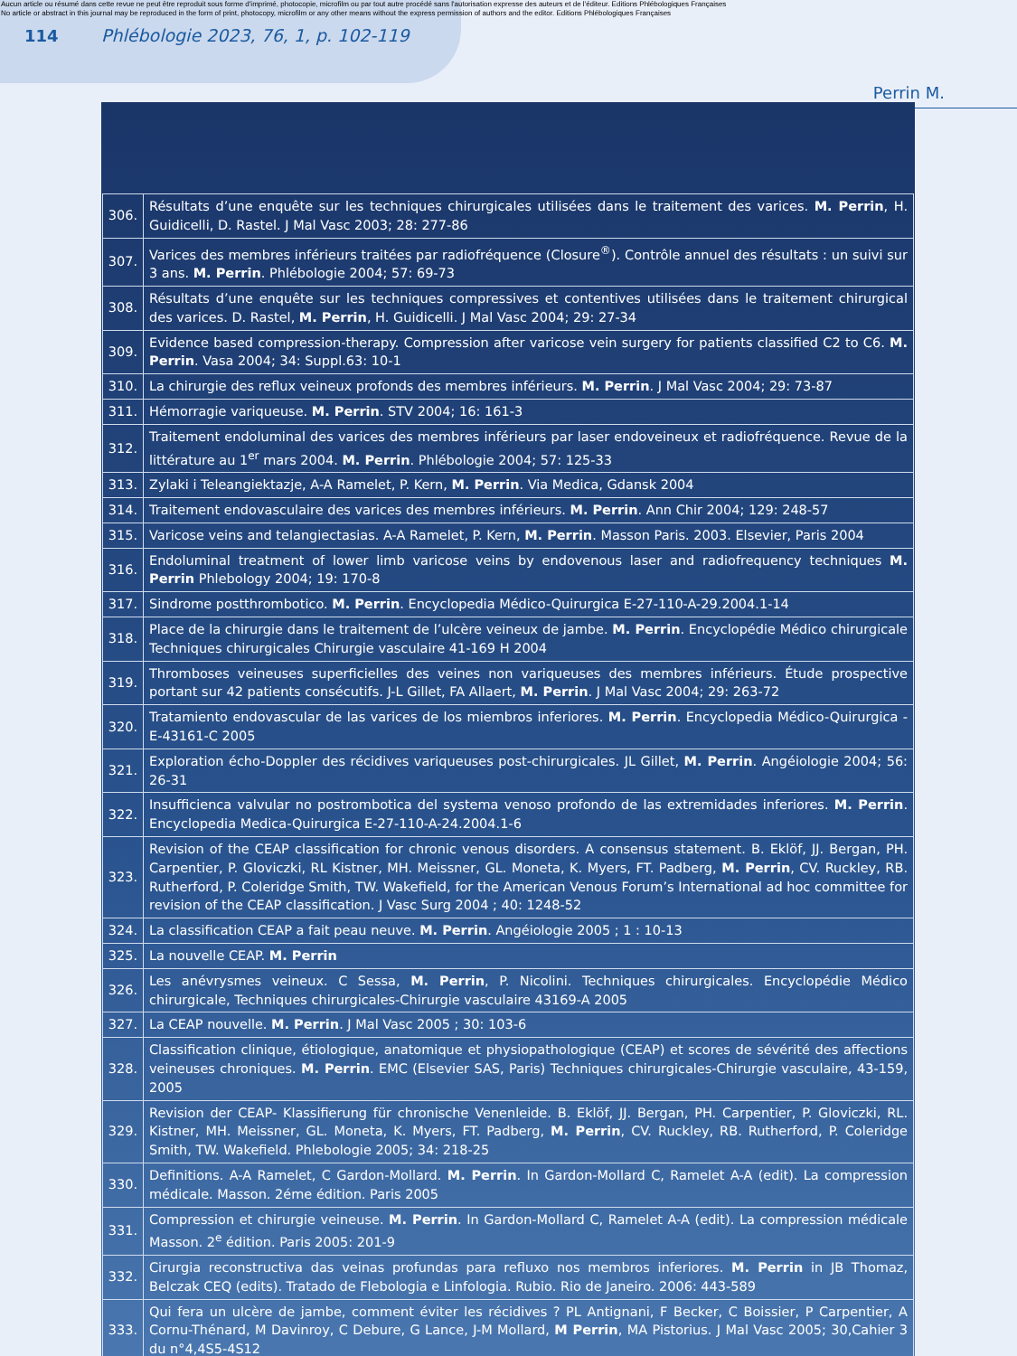Aucun article ou résumé dans cette revue ne peut être reproduit sous forme d'imprimé, photocopie, microfilm ou par tout autre procédé sans l'autorisation expresse des auteurs et de l'éditeur. Editions Phlébologiques Françaises
No article or abstract in this journal may be reproduced in the form of print, photocopy, microfilm or any other means without the express permission of authors and the editor. Editions Phlébologiques Françaises
114 Phlébologie 2023, 76, 1, p. 102-119
Perrin M.
| 306. | Résultats d’une enquête sur les techniques chirurgicales utilisées dans le traitement des varices. M. Perrin , H. Guidicelli, D. Rastel. J Mal Vasc 2003; 28: 277-86 |
| 307. | Varices des membres inférieurs traitées par radiofréquence (Closure<sup>®</sup>). Contrôle annuel des résultats : un suivi sur 3 ans. M. Perrin . Phlébologie 2004; 57: 69-73 |
| 308. | Résultats d’une enquête sur les techniques compressives et contentives utilisées dans le traitement chirurgical des varices. D. Rastel, M. Perrin , H. Guidicelli. J Mal Vasc 2004; 29: 27-34 |
| 309. | Evidence based compression-therapy. Compression after varicose vein surgery for patients classified C2 to C6. M. Perrin . Vasa 2004; 34: Suppl.63: 10-1 |
| 310. | La chirurgie des reflux veineux profonds des membres inférieurs. M. Perrin . J Mal Vasc 2004; 29: 73-87 |
| 311. | Hémorragie variqueuse. M. Perrin . STV 2004; 16: 161-3 |
| 312. | Traitement endoluminal des varices des membres inférieurs par laser endoveineux et radiofréquence. Revue de la littérature au 1<sup>er</sup> mars 2004. M. Perrin . Phlébologie 2004; 57: 125-33 |
| 313. | Zylaki i Teleangiektazje, A-A Ramelet, P. Kern, M. Perrin . Via Medica, Gdansk 2004 |
| 314. | Traitement endovasculaire des varices des membres inférieurs. M. Perrin . Ann Chir 2004; 129: 248-57 |
| 315. | Varicose veins and telangiectasias. A-A Ramelet, P. Kern, M. Perrin . Masson Paris. 2003. Elsevier, Paris 2004 |
| 316. | Endoluminal treatment of lower limb varicose veins by endovenous laser and radiofrequency techniques M. Perrin Phlebology 2004; 19: 170-8 |
| 317. | Sindrome postthrombotico. M. Perrin . Encyclopedia Médico-Quirurgica E-27-110-A-29.2004.1-14 |
| 318. | Place de la chirurgie dans le traitement de l’ulcère veineux de jambe. M. Perrin . Encyclopédie Médico chirurgicale Techniques chirurgicales Chirurgie vasculaire 41-169 H 2004 |
| 319. | Thromboses veineuses superficielles des veines non variqueuses des membres inférieurs. Étude prospective portant sur 42 patients consécutifs. J-L Gillet, FA Allaert, M. Perrin . J Mal Vasc 2004; 29: 263-72 |
| 320. | Tratamiento endovascular de las varices de los miembros inferiores. M. Perrin . Encyclopedia Médico-Quirurgica -E-43161-C 2005 |
| 321. | Exploration écho-Doppler des récidives variqueuses post-chirurgicales. JL Gillet, M. Perrin . Angéiologie 2004; 56: 26-31 |
| 322. | Insufficienca valvular no postrombotica del systema venoso profondo de las extremidades inferiores. M. Perrin . Encyclopedia Medica-Quirurgica E-27-110-A-24.2004.1-6 |
| 323. | Revision of the CEAP classification for chronic venous disorders. A consensus statement. B. Eklöf, JJ. Bergan, PH. Carpentier, P. Gloviczki, RL Kistner, MH. Meissner, GL. Moneta, K. Myers, FT. Padberg, M. Perrin , CV. Ruckley, RB. Rutherford, P. Coleridge Smith, TW. Wakefield, for the American Venous Forum’s International ad hoc committee for revision of the CEAP classification. J Vasc Surg 2004 ; 40: 1248-52 |
| 324. | La classification CEAP a fait peau neuve. M. Perrin . Angéiologie 2005 ; 1 : 10-13 |
| 325. | La nouvelle CEAP. M. Perrin |
| 326. | Les anévrysmes veineux. C Sessa, M. Perrin , P. Nicolini. Techniques chirurgicales. Encyclopédie Médico chirurgicale, Techniques chirurgicales-Chirurgie vasculaire 43169-A 2005 |
| 327. | La CEAP nouvelle. M. Perrin . J Mal Vasc 2005 ; 30: 103-6 |
| 328. | Classification clinique, étiologique, anatomique et physiopathologique (CEAP) et scores de sévérité des affections veineuses chroniques. M. Perrin . EMC (Elsevier SAS, Paris) Techniques chirurgicales-Chirurgie vasculaire, 43-159, 2005 |
| 329. | Revision der CEAP- Klassifierung für chronische Venenleide. B. Eklöf, JJ. Bergan, PH. Carpentier, P. Gloviczki, RL. Kistner, MH. Meissner, GL. Moneta, K. Myers, FT. Padberg, M. Perrin , CV. Ruckley, RB. Rutherford, P. Coleridge Smith, TW. Wakefield. Phlebologie 2005; 34: 218-25 |
| 330. | Definitions. A-A Ramelet, C Gardon-Mollard. M. Perrin . In Gardon-Mollard C, Ramelet A-A (edit). La compression médicale. Masson. 2éme édition. Paris 2005 |
| 331. | Compression et chirurgie veineuse. M. Perrin . In Gardon-Mollard C, Ramelet A-A (edit). La compression médicale Masson. 2<sup>e</sup> édition. Paris 2005: 201-9 |
| 332. | Cirurgia reconstructiva das veinas profundas para refluxo nos membros inferiores. M. Perrin in JB Thomaz, Belczak CEQ (edits). Tratado de Flebologia e Linfologia. Rubio. Rio de Janeiro. 2006: 443-589 |
| 333. | Qui fera un ulcère de jambe, comment éviter les récidives ? PL Antignani, F Becker, C Boissier, P Carpentier, A Cornu-Thénard, M Davinroy, C Debure, G Lance, J-M Mollard, M Perrin , MA Pistorius. J Mal Vasc 2005; 30,Cahier 3 du n°4,4S5-4S12 |